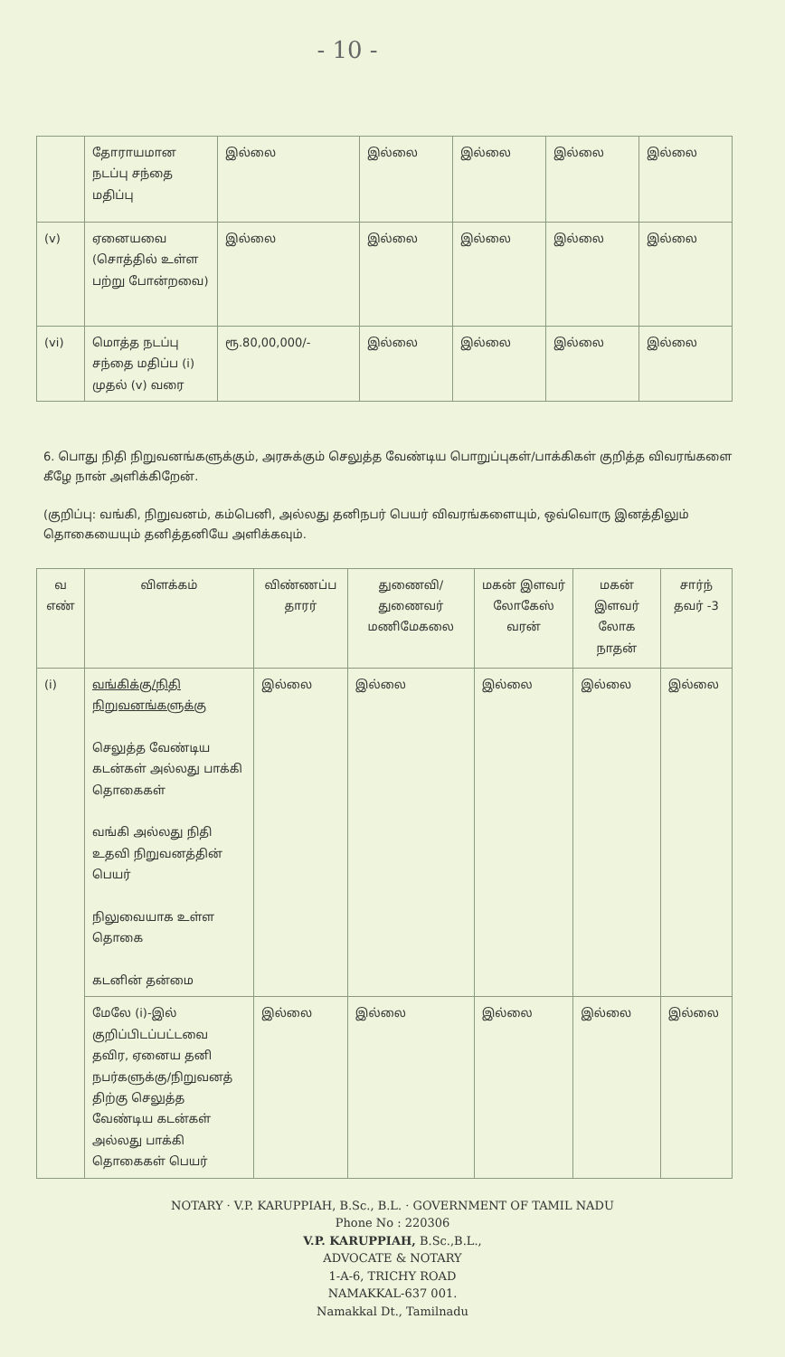- 10 -
| | தோராயமான நடப்பு சந்தை மதிப்பு | இல்லை | இல்லை | இல்லை | இல்லை | இல்லை |
| (v) | ஏனையவை (சொத்தில் உள்ள பற்று போன்றவை) | இல்லை | இல்லை | இல்லை | இல்லை | இல்லை |
| (vi) | மொத்த நடப்பு சந்தை மதிப்ப (i) முதல் (v) வரை | ரூ.80,00,000/- | இல்லை | இல்லை | இல்லை | இல்லை |
6. பொது நிதி நிறுவனங்களுக்கும், அரசுக்கும் செலுத்த வேண்டிய பொறுப்புகள்/பாக்கிகள் குறித்த விவரங்களை கீழே நான் அளிக்கிறேன்.
(குறிப்பு: வங்கி, நிறுவனம், கம்பெனி, அல்லது தனிநபர் பெயர் விவரங்களையும், ஒவ்வொரு இனத்திலும் தொகையையும் தனித்தனியே அளிக்கவும்.
| வ எண் | விளக்கம் | விண்ணப்ப தாரர் | துணைவி/ துணைவர் மணிமேகலை | மகன் இளவர் லோகேஸ் வரன் | மகன் இளவர் லோக நாதன் | சார்ந் தவர் -3 |
| --- | --- | --- | --- | --- | --- | --- |
| (i) | வங்கிக்கு/நிதி நிறுவனங்களுக்கு செலுத்த வேண்டிய கடன்கள் அல்லது பாக்கி தொகைகள் வங்கி அல்லது நிதி உதவி நிறுவனத்தின் பெயர் நிலுவையாக உள்ள தொகை கடனின் தன்மை | இல்லை | இல்லை | இல்லை | இல்லை | இல்லை |
| | மேலே (i)-இல் குறிப்பிடப்பட்டவை தவிர, ஏனைய தனி நபர்களுக்கு/நிறுவனத் திற்கு செலுத்த வேண்டிய கடன்கள் அல்லது பாக்கி தொகைகள் பெயர் | இல்லை | இல்லை | இல்லை | இல்லை | இல்லை |
NOTARY · V.P. KARUPPIAH, B.Sc., B.L. · GOVERNMENT OF TAMIL NADU
Phone No : 220306
V.P. KARUPPIAH, B.Sc.,B.L.,
ADVOCATE & NOTARY
1-A-6, TRICHY ROAD
NAMAKKAL-637 001.
Namakkal Dt., Tamilnadu